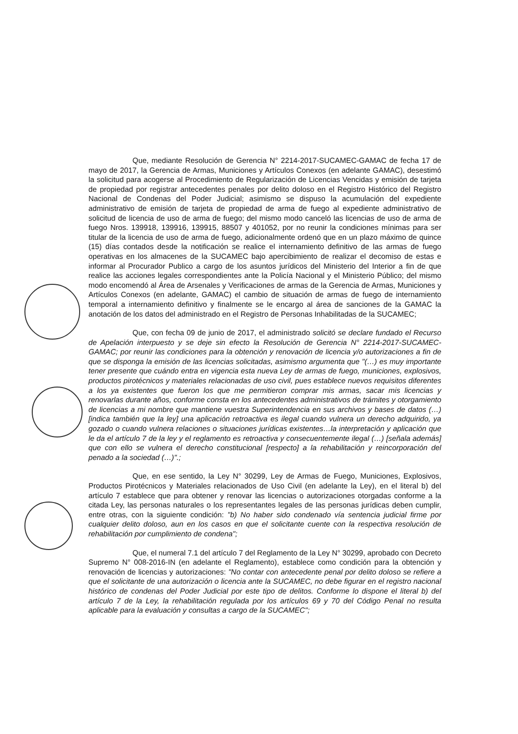Que, mediante Resolución de Gerencia N° 2214-2017-SUCAMEC-GAMAC de fecha 17 de mayo de 2017, la Gerencia de Armas, Municiones y Artículos Conexos (en adelante GAMAC), desestimó la solicitud para acogerse al Procedimiento de Regularización de Licencias Vencidas y emisión de tarjeta de propiedad por registrar antecedentes penales por delito doloso en el Registro Histórico del Registro Nacional de Condenas del Poder Judicial; asimismo se dispuso la acumulación del expediente administrativo de emisión de tarjeta de propiedad de arma de fuego al expediente administrativo de solicitud de licencia de uso de arma de fuego; del mismo modo canceló las licencias de uso de arma de fuego Nros. 139918, 139916, 139915, 88507 y 401052, por no reunir la condiciones mínimas para ser titular de la licencia de uso de arma de fuego, adicionalmente ordenó que en un plazo máximo de quince (15) días contados desde la notificación se realice el internamiento definitivo de las armas de fuego operativas en los almacenes de la SUCAMEC bajo apercibimiento de realizar el decomiso de estas e informar al Procurador Publico a cargo de los asuntos jurídicos del Ministerio del Interior a fin de que realice las acciones legales correspondientes ante la Policía Nacional y el Ministerio Público; del mismo modo encomendó al Área de Arsenales y Verificaciones de armas de la Gerencia de Armas, Municiones y Artículos Conexos (en adelante, GAMAC) el cambio de situación de armas de fuego de internamiento temporal a internamiento definitivo y finalmente se le encargo al área de sanciones de la GAMAC la anotación de los datos del administrado en el Registro de Personas Inhabilitadas de la SUCAMEC;
Que, con fecha 09 de junio de 2017, el administrado solicitó se declare fundado el Recurso de Apelación interpuesto y se deje sin efecto la Resolución de Gerencia N° 2214-2017-SUCAMEC-GAMAC; por reunir las condiciones para la obtención y renovación de licencia y/o autorizaciones a fin de que se disponga la emisión de las licencias solicitadas, asimismo argumenta que "(…) es muy importante tener presente que cuándo entra en vigencia esta nueva Ley de armas de fuego, municiones, explosivos, productos pirotécnicos y materiales relacionadas de uso civil, pues establece nuevos requisitos diferentes a los ya existentes que fueron los que me permitieron comprar mis armas, sacar mis licencias y renovarlas durante años, conforme consta en los antecedentes administrativos de trámites y otorgamiento de licencias a mi nombre que mantiene vuestra Superintendencia en sus archivos y bases de datos (…) [indica también que la ley] una aplicación retroactiva es ilegal cuando vulnera un derecho adquirido, ya gozado o cuando vulnera relaciones o situaciones jurídicas existentes…la interpretación y aplicación que le da el artículo 7 de la ley y el reglamento es retroactiva y consecuentemente ilegal (…) [señala además] que con ello se vulnera el derecho constitucional [respecto] a la rehabilitación y reincorporación del penado a la sociedad (…)".;
Que, en ese sentido, la Ley N° 30299, Ley de Armas de Fuego, Municiones, Explosivos, Productos Pirotécnicos y Materiales relacionados de Uso Civil (en adelante la Ley), en el literal b) del artículo 7 establece que para obtener y renovar las licencias o autorizaciones otorgadas conforme a la citada Ley, las personas naturales o los representantes legales de las personas jurídicas deben cumplir, entre otras, con la siguiente condición: "b) No haber sido condenado vía sentencia judicial firme por cualquier delito doloso, aun en los casos en que el solicitante cuente con la respectiva resolución de rehabilitación por cumplimiento de condena";
Que, el numeral 7.1 del artículo 7 del Reglamento de la Ley N° 30299, aprobado con Decreto Supremo N° 008-2016-IN (en adelante el Reglamento), establece como condición para la obtención y renovación de licencias y autorizaciones: "No contar con antecedente penal por delito doloso se refiere a que el solicitante de una autorización o licencia ante la SUCAMEC, no debe figurar en el registro nacional histórico de condenas del Poder Judicial por este tipo de delitos. Conforme lo dispone el literal b) del artículo 7 de la Ley, la rehabilitación regulada por los artículos 69 y 70 del Código Penal no resulta aplicable para la evaluación y consultas a cargo de la SUCAMEC";